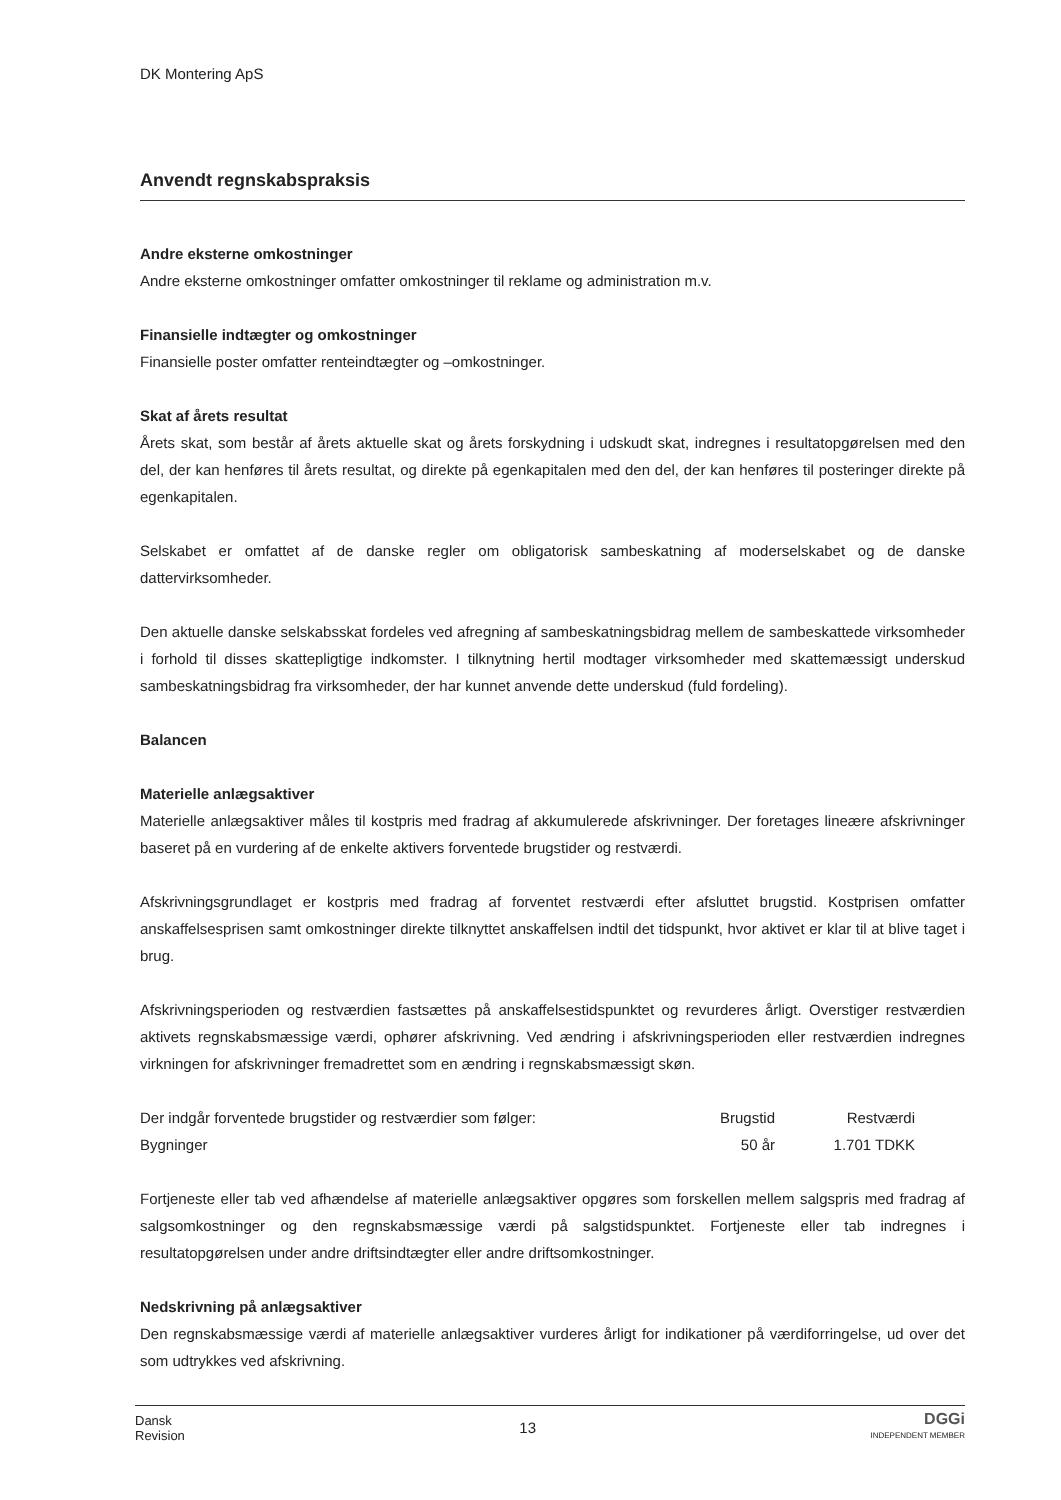DK Montering ApS
Anvendt regnskabspraksis
Andre eksterne omkostninger
Andre eksterne omkostninger omfatter omkostninger til reklame og administration m.v.
Finansielle indtægter og omkostninger
Finansielle poster omfatter renteindtægter og –omkostninger.
Skat af årets resultat
Årets skat, som består af årets aktuelle skat og årets forskydning i udskudt skat, indregnes i resultatopgørelsen med den del, der kan henføres til årets resultat, og direkte på egenkapitalen med den del, der kan henføres til posteringer direkte på egenkapitalen.
Selskabet er omfattet af de danske regler om obligatorisk sambeskatning af moderselskabet og de danske dattervirksomheder.
Den aktuelle danske selskabsskat fordeles ved afregning af sambeskatningsbidrag mellem de sambeskattede virksomheder i forhold til disses skattepligtige indkomster. I tilknytning hertil modtager virksomheder med skattemæssigt underskud sambeskatningsbidrag fra virksomheder, der har kunnet anvende dette underskud (fuld fordeling).
Balancen
Materielle anlægsaktiver
Materielle anlægsaktiver måles til kostpris med fradrag af akkumulerede afskrivninger. Der foretages lineære afskrivninger baseret på en vurdering af de enkelte aktivers forventede brugstider og restværdi.
Afskrivningsgrundlaget er kostpris med fradrag af forventet restværdi efter afsluttet brugstid. Kostprisen omfatter anskaffelsesprisen samt omkostninger direkte tilknyttet anskaffelsen indtil det tidspunkt, hvor aktivet er klar til at blive taget i brug.
Afskrivningsperioden og restværdien fastsættes på anskaffelsestidspunktet og revurderes årligt. Overstiger restværdien aktivets regnskabsmæssige værdi, ophører afskrivning. Ved ændring i afskrivningsperioden eller restværdien indregnes virkningen for afskrivninger fremadrettet som en ændring i regnskabsmæssigt skøn.
| Der indgår forventede brugstider og restværdier som følger: | Brugstid | Restværdi |
| Bygninger | 50 år | 1.701 TDKK |
Fortjeneste eller tab ved afhændelse af materielle anlægsaktiver opgøres som forskellen mellem salgspris med fradrag af salgsomkostninger og den regnskabsmæssige værdi på salgstidspunktet. Fortjeneste eller tab indregnes i resultatopgørelsen under andre driftsindtægter eller andre driftsomkostninger.
Nedskrivning på anlægsaktiver
Den regnskabsmæssige værdi af materielle anlægsaktiver vurderes årligt for indikationer på værdiforringelse, ud over det som udtrykkes ved afskrivning.
Dansk
Revision
13
DGGi
INDEPENDENT MEMBER